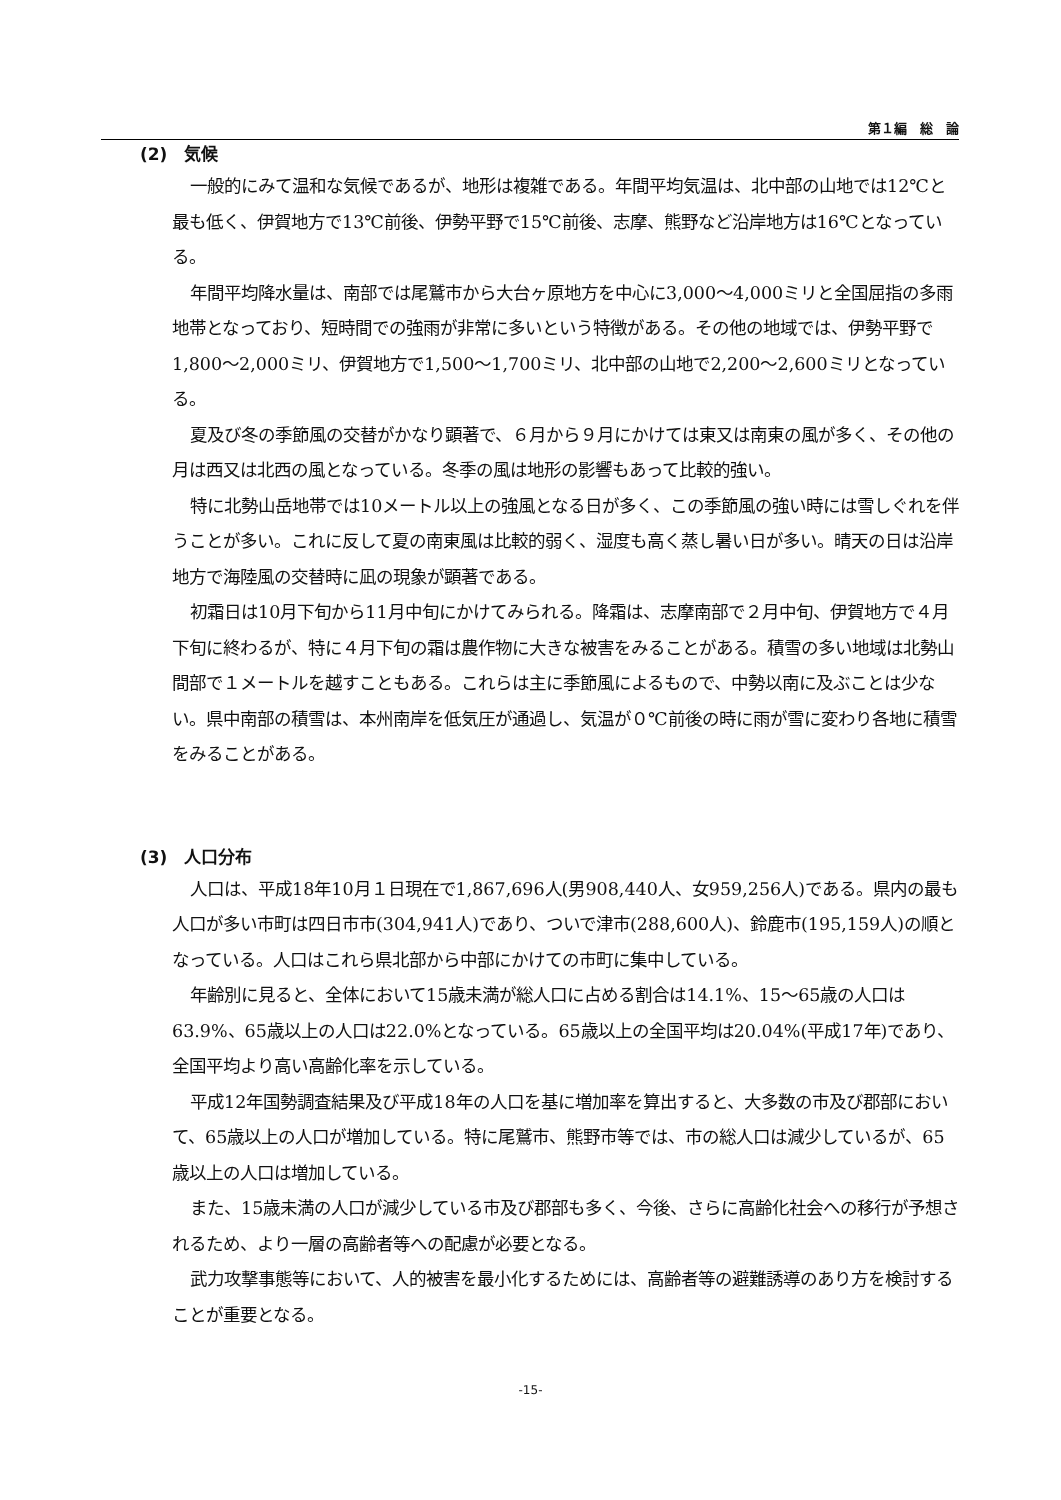第１編　総　論
(2)　気候
一般的にみて温和な気候であるが、地形は複雑である。年間平均気温は、北中部の山地では12℃と最も低く、伊賀地方で13℃前後、伊勢平野で15℃前後、志摩、熊野など沿岸地方は16℃となっている。
年間平均降水量は、南部では尾鷲市から大台ヶ原地方を中心に3,000～4,000ミリと全国屈指の多雨地帯となっており、短時間での強雨が非常に多いという特徴がある。その他の地域では、伊勢平野で1,800～2,000ミリ、伊賀地方で1,500～1,700ミリ、北中部の山地で2,200～2,600ミリとなっている。
夏及び冬の季節風の交替がかなり顕著で、６月から９月にかけては東又は南東の風が多く、その他の月は西又は北西の風となっている。冬季の風は地形の影響もあって比較的強い。
特に北勢山岳地帯では10メートル以上の強風となる日が多く、この季節風の強い時には雪しぐれを伴うことが多い。これに反して夏の南東風は比較的弱く、湿度も高く蒸し暑い日が多い。晴天の日は沿岸地方で海陸風の交替時に凪の現象が顕著である。
初霜日は10月下旬から11月中旬にかけてみられる。降霜は、志摩南部で２月中旬、伊賀地方で４月下旬に終わるが、特に４月下旬の霜は農作物に大きな被害をみることがある。積雪の多い地域は北勢山間部で１メートルを越すこともある。これらは主に季節風によるもので、中勢以南に及ぶことは少ない。県中南部の積雪は、本州南岸を低気圧が通過し、気温が０℃前後の時に雨が雪に変わり各地に積雪をみることがある。
(3)　人口分布
人口は、平成18年10月１日現在で1,867,696人(男908,440人、女959,256人)である。県内の最も人口が多い市町は四日市市(304,941人)であり、ついで津市(288,600人)、鈴鹿市(195,159人)の順となっている。人口はこれら県北部から中部にかけての市町に集中している。
年齢別に見ると、全体において15歳未満が総人口に占める割合は14.1%、15～65歳の人口は63.9%、65歳以上の人口は22.0%となっている。65歳以上の全国平均は20.04%(平成17年)であり、全国平均より高い高齢化率を示している。
平成12年国勢調査結果及び平成18年の人口を基に増加率を算出すると、大多数の市及び郡部において、65歳以上の人口が増加している。特に尾鷲市、熊野市等では、市の総人口は減少しているが、65歳以上の人口は増加している。
また、15歳未満の人口が減少している市及び郡部も多く、今後、さらに高齢化社会への移行が予想されるため、より一層の高齢者等への配慮が必要となる。
武力攻撃事態等において、人的被害を最小化するためには、高齢者等の避難誘導のあり方を検討することが重要となる。
-15-